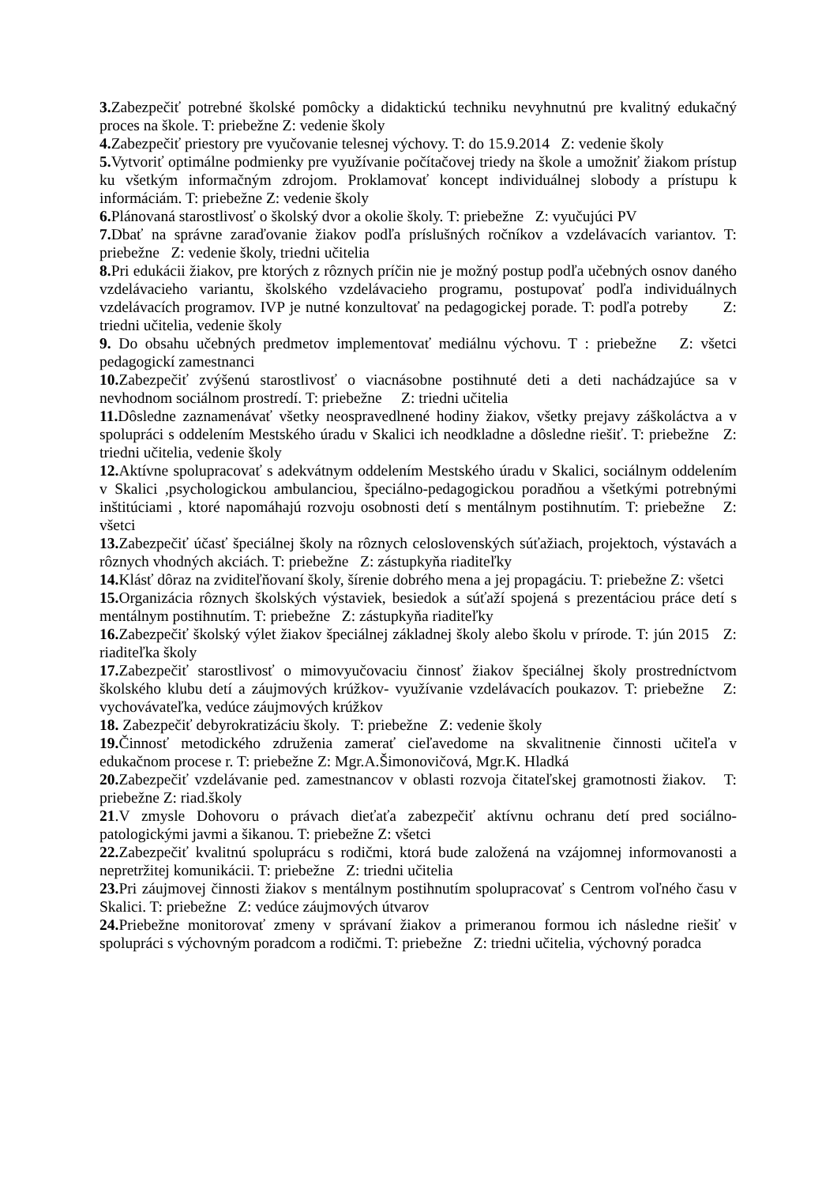3. Zabezpečiť potrebné školské pomôcky a didaktickú techniku nevyhnutnú pre kvalitný edukačný proces na škole. T: priebežne Z: vedenie školy
4. Zabezpečiť priestory pre vyučovanie telesnej výchovy. T: do 15.9.2014 Z: vedenie školy
5. Vytvoriť optimálne podmienky pre využívanie počítačovej triedy na škole a umožniť žiakom prístup ku všetkým informačným zdrojom. Proklamovať koncept individuálnej slobody a prístupu k informáciám. T: priebežne Z: vedenie školy
6. Plánovaná starostlivosť o školský dvor a okolie školy. T: priebežne Z: vyučujúci PV
7. Dbať na správne zaraďovanie žiakov podľa príslušných ročníkov a vzdelávacích variantov. T: priebežne Z: vedenie školy, triedni učitelia
8. Pri edukácii žiakov, pre ktorých z rôznych príčin nie je možný postup podľa učebných osnov daného vzdelávacieho variantu, školského vzdelávacieho programu, postupovať podľa individuálnych vzdelávacích programov. IVP je nutné konzultovať na pedagogickej porade. T: podľa potreby Z: triedni učitelia, vedenie školy
9. Do obsahu učebných predmetov implementovať mediálnu výchovu. T : priebežne Z: všetci pedagogickí zamestnanci
10. Zabezpečiť zvýšenú starostlivosť o viacnásobne postihnuté deti a deti nachádzajúce sa v nevhodnom sociálnom prostredí. T: priebežne Z: triedni učitelia
11. Dôsledne zaznamenávať všetky neospravedlnené hodiny žiakov, všetky prejavy záškoláctva a v spolupráci s oddelením Mestského úradu v Skalici ich neodkladne a dôsledne riešiť. T: priebežne Z: triedni učitelia, vedenie školy
12. Aktívne spolupracovať s adekvátnym oddelením Mestského úradu v Skalici, sociálnym oddelením v Skalici ,psychologickou ambulanciou, špeciálno-pedagogickou poradňou a všetkými potrebnými inštitúciami , ktoré napomáhajú rozvoju osobnosti detí s mentálnym postihnutím. T: priebežne Z: všetci
13. Zabezpečiť účasť špeciálnej školy na rôznych celoslovenských súťažiach, projektoch, výstavách a rôznych vhodných akciách. T: priebežne Z: zástupkyňa riaditeľky
14. Klásť dôraz na zviditeľňovaní školy, šírenie dobrého mena a jej propagáciu. T: priebežne Z: všetci
15. Organizácia rôznych školských výstaviek, besiedok a súťaží spojená s prezentáciou práce detí s mentálnym postihnutím. T: priebežne Z: zástupkyňa riaditeľky
16. Zabezpečiť školský výlet žiakov špeciálnej základnej školy alebo školu v prírode. T: jún 2015 Z: riaditeľka školy
17. Zabezpečiť starostlivosť o mimovyučovaciu činnosť žiakov špeciálnej školy prostredníctvom školského klubu detí a záujmových krúžkov- využívanie vzdelávacích poukazov. T: priebežne Z: vychovávateľka, vedúce záujmových krúžkov
18. Zabezpečiť debyrokratizáciu školy. T: priebežne Z: vedenie školy
19. Činnosť metodického združenia zamerať cieľavedome na skvalitnenie činnosti učiteľa v edukačnom procese r. T: priebežne Z: Mgr.A.Šimonovičová, Mgr.K. Hladká
20. Zabezpečiť vzdelávanie ped. zamestnancov v oblasti rozvoja čitateľskej gramotnosti žiakov. T: priebežne Z: riad.školy
21.V zmysle Dohovoru o právach dieťaťa zabezpečiť aktívnu ochranu detí pred sociálno-patologickými javmi a šikanou. T: priebežne Z: všetci
22. Zabezpečiť kvalitnú spoluprácu s rodičmi, ktorá bude založená na vzájomnej informovanosti a nepretržitej komunikácii. T: priebežne Z: triedni učitelia
23. Pri záujmovej činnosti žiakov s mentálnym postihnutím spolupracovať s Centrom voľného času v Skalici. T: priebežne Z: vedúce záujmových útvarov
24. Priebežne monitorovať zmeny v správaní žiakov a primeranou formou ich následne riešiť v spolupráci s výchovným poradcom a rodičmi. T: priebežne Z: triedni učitelia, výchovný poradca